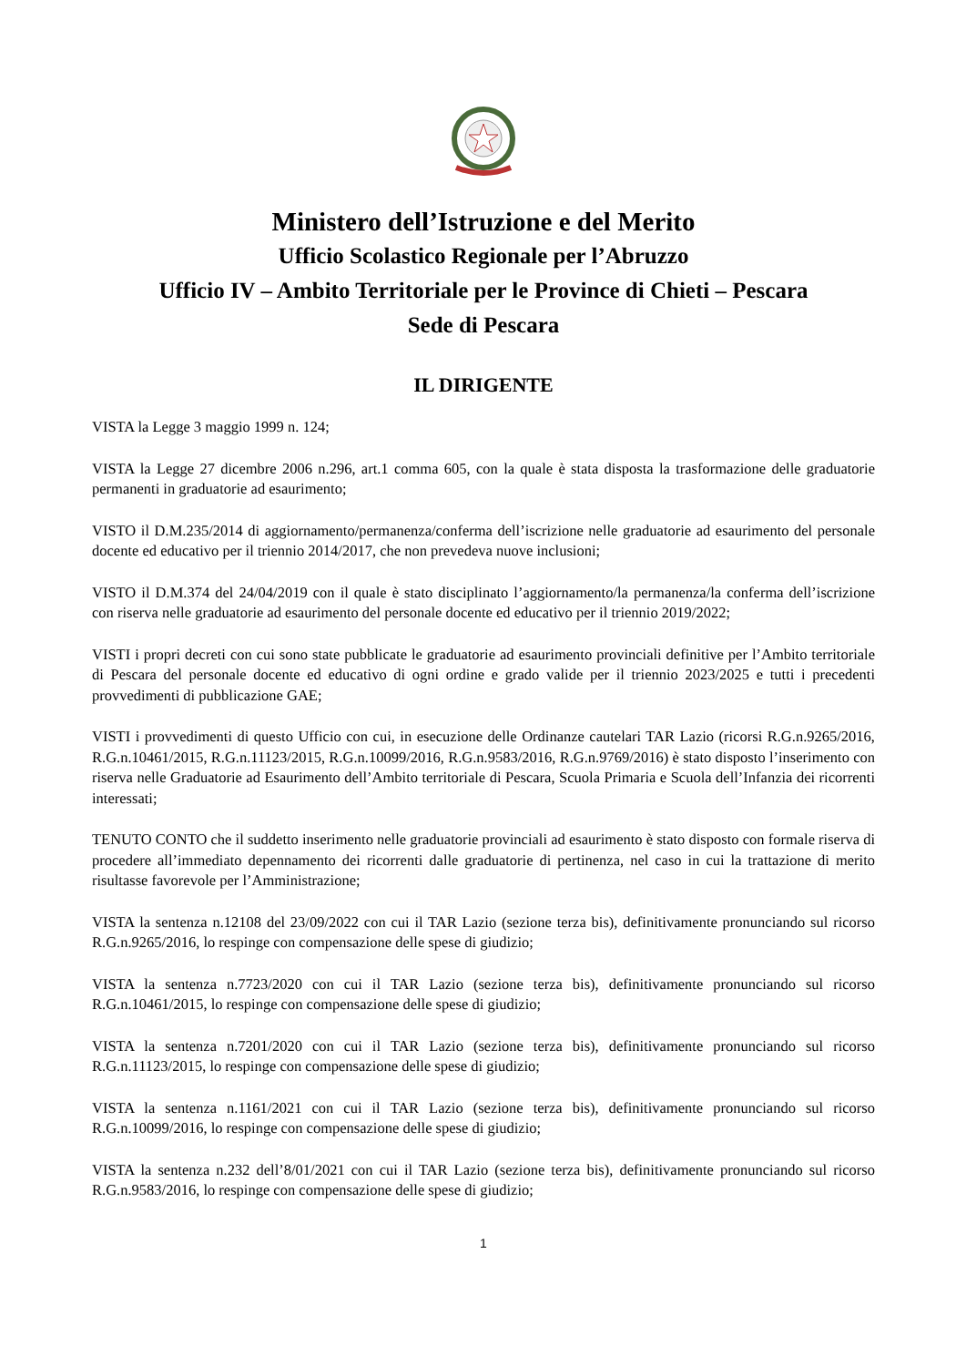Ministero dell’Istruzione e del Merito
Ufficio Scolastico Regionale per l’Abruzzo
Ufficio IV – Ambito Territoriale per le Province di Chieti – Pescara
Sede di Pescara
IL DIRIGENTE
VISTA la Legge 3 maggio 1999 n. 124;
VISTA la Legge 27 dicembre 2006 n.296, art.1 comma 605, con la quale è stata disposta la trasformazione delle graduatorie permanenti in graduatorie ad esaurimento;
VISTO il D.M.235/2014 di aggiornamento/permanenza/conferma dell’iscrizione nelle graduatorie ad esaurimento del personale docente ed educativo per il triennio 2014/2017, che non prevedeva nuove inclusioni;
VISTO il D.M.374 del 24/04/2019 con il quale è stato disciplinato l’aggiornamento/la permanenza/la conferma dell’iscrizione con riserva nelle graduatorie ad esaurimento del personale docente ed educativo per il triennio 2019/2022;
VISTI i propri decreti con cui sono state pubblicate le graduatorie ad esaurimento provinciali definitive per l’Ambito territoriale di Pescara del personale docente ed educativo di ogni ordine e grado valide per il triennio 2023/2025 e tutti i precedenti provvedimenti di pubblicazione GAE;
VISTI i provvedimenti di questo Ufficio con cui, in esecuzione delle Ordinanze cautelari TAR Lazio (ricorsi R.G.n.9265/2016, R.G.n.10461/2015, R.G.n.11123/2015, R.G.n.10099/2016, R.G.n.9583/2016, R.G.n.9769/2016) è stato disposto l’inserimento con riserva nelle Graduatorie ad Esaurimento dell’Ambito territoriale di Pescara, Scuola Primaria e Scuola dell’Infanzia dei ricorrenti interessati;
TENUTO CONTO che il suddetto inserimento nelle graduatorie provinciali ad esaurimento è stato disposto con formale riserva di procedere all’immediato depennamento dei ricorrenti dalle graduatorie di pertinenza, nel caso in cui la trattazione di merito risultasse favorevole per l’Amministrazione;
VISTA la sentenza n.12108 del 23/09/2022 con cui il TAR Lazio (sezione terza bis), definitivamente pronunciando sul ricorso R.G.n.9265/2016, lo respinge con compensazione delle spese di giudizio;
VISTA la sentenza n.7723/2020 con cui il TAR Lazio (sezione terza bis), definitivamente pronunciando sul ricorso R.G.n.10461/2015, lo respinge con compensazione delle spese di giudizio;
VISTA la sentenza n.7201/2020 con cui il TAR Lazio (sezione terza bis), definitivamente pronunciando sul ricorso R.G.n.11123/2015, lo respinge con compensazione delle spese di giudizio;
VISTA la sentenza n.1161/2021 con cui il TAR Lazio (sezione terza bis), definitivamente pronunciando sul ricorso R.G.n.10099/2016, lo respinge con compensazione delle spese di giudizio;
VISTA la sentenza n.232 dell’8/01/2021 con cui il TAR Lazio (sezione terza bis), definitivamente pronunciando sul ricorso R.G.n.9583/2016, lo respinge con compensazione delle spese di giudizio;
1